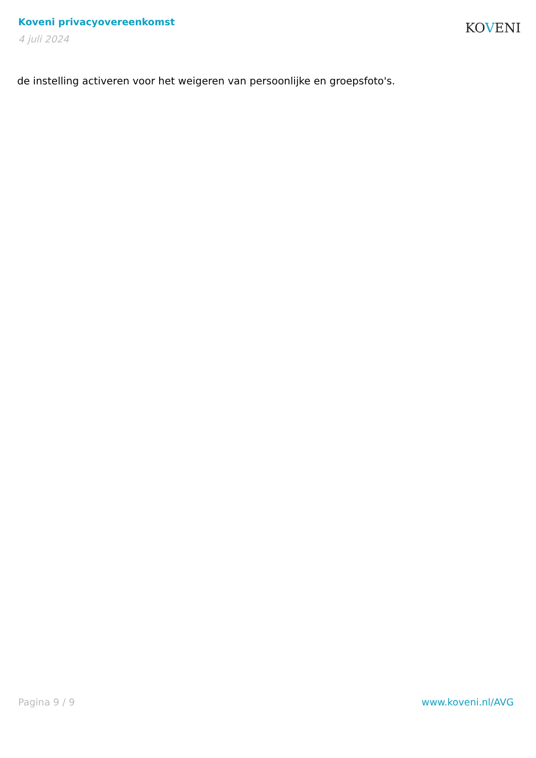Koveni privacyovereenkomst
4 juli 2024
KOVENI
de instelling activeren voor het weigeren van persoonlijke en groepsfoto's.
Pagina 9 / 9 www.koveni.nl/AVG